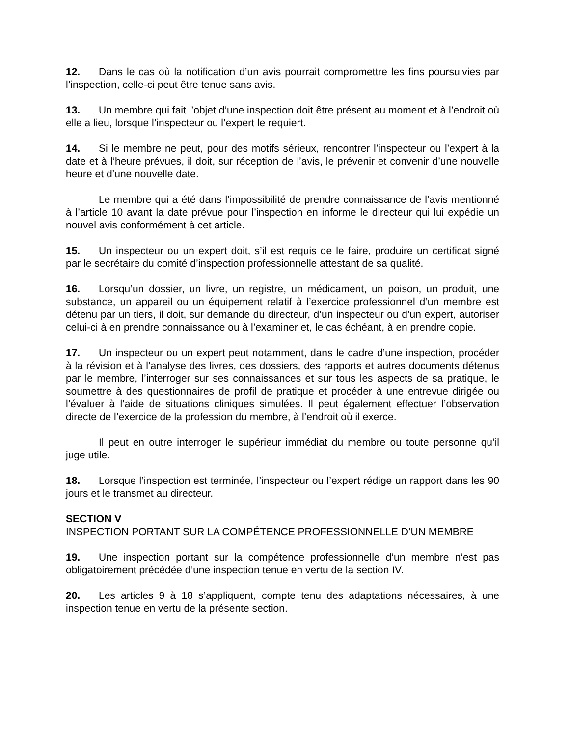12. Dans le cas où la notification d’un avis pourrait compromettre les fins poursuivies par l’inspection, celle-ci peut être tenue sans avis.
13. Un membre qui fait l’objet d’une inspection doit être présent au moment et à l’endroit où elle a lieu, lorsque l’inspecteur ou l’expert le requiert.
14. Si le membre ne peut, pour des motifs sérieux, rencontrer l’inspecteur ou l’expert à la date et à l’heure prévues, il doit, sur réception de l’avis, le prévenir et convenir d’une nouvelle heure et d’une nouvelle date.
Le membre qui a été dans l’impossibilité de prendre connaissance de l’avis mentionné à l’article 10 avant la date prévue pour l’inspection en informe le directeur qui lui expédie un nouvel avis conformément à cet article.
15. Un inspecteur ou un expert doit, s’il est requis de le faire, produire un certificat signé par le secrétaire du comité d’inspection professionnelle attestant de sa qualité.
16. Lorsqu’un dossier, un livre, un registre, un médicament, un poison, un produit, une substance, un appareil ou un équipement relatif à l’exercice professionnel d’un membre est détenu par un tiers, il doit, sur demande du directeur, d’un inspecteur ou d’un expert, autoriser celui-ci à en prendre connaissance ou à l’examiner et, le cas échéant, à en prendre copie.
17. Un inspecteur ou un expert peut notamment, dans le cadre d’une inspection, procéder à la révision et à l’analyse des livres, des dossiers, des rapports et autres documents détenus par le membre, l’interroger sur ses connaissances et sur tous les aspects de sa pratique, le soumettre à des questionnaires de profil de pratique et procéder à une entrevue dirigée ou l’évaluer à l’aide de situations cliniques simulées. Il peut également effectuer l’observation directe de l’exercice de la profession du membre, à l’endroit où il exerce.
Il peut en outre interroger le supérieur immédiat du membre ou toute personne qu’il juge utile.
18. Lorsque l’inspection est terminée, l’inspecteur ou l’expert rédige un rapport dans les 90 jours et le transmet au directeur.
SECTION V
INSPECTION PORTANT SUR LA COMPÉTENCE PROFESSIONNELLE D’UN MEMBRE
19. Une inspection portant sur la compétence professionnelle d’un membre n’est pas obligatoirement précédée d’une inspection tenue en vertu de la section IV.
20. Les articles 9 à 18 s’appliquent, compte tenu des adaptations nécessaires, à une inspection tenue en vertu de la présente section.